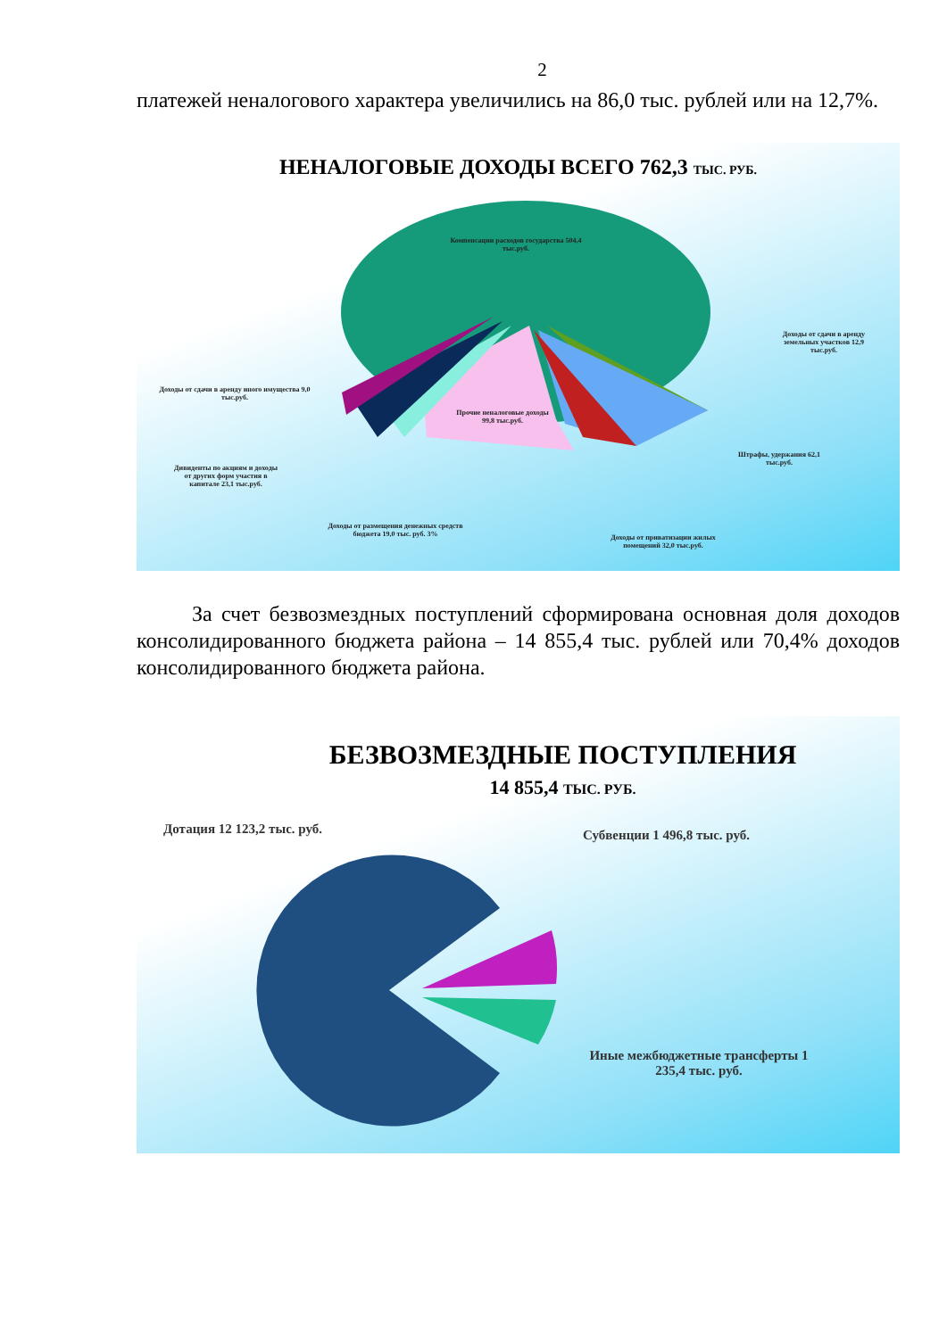2
платежей неналогового характера увеличились на 86,0 тыс. рублей или на 12,7%.
НЕНАЛОГОВЫЕ ДОХОДЫ ВСЕГО 762,3 ТЫС. РУБ.
Компенсации расходов государства 504,4 тыс.руб.
Доходы от сдачи в аренду земельных участков 12,9 тыс.руб.
Доходы от сдачи в аренду иного имущества 9,0 тыс.руб.
Прочие неналоговые доходы 99,8 тыс.руб.
Штрафы, удержания 62,1 тыс.руб.
Дивиденты по акциям и доходы от других форм участия в капитале 23,1 тыс.руб.
Доходы от размещения денежных средств бюджета 19,0 тыс. руб. 3%
Доходы от приватизации жилых помещений 32,0 тыс.руб.
За счет безвозмездных поступлений сформирована основная доля доходов консолидированного бюджета района – 14 855,4 тыс. рублей или 70,4% доходов консолидированного бюджета района.
БЕЗВОЗМЕЗДНЫЕ ПОСТУПЛЕНИЯ
14 855,4 ТЫС. РУБ.
Дотация 12 123,2 тыс. руб. Субвенции 1 496,8 тыс. руб.
Иные межбюджетные трансферты 1 235,4 тыс. руб.